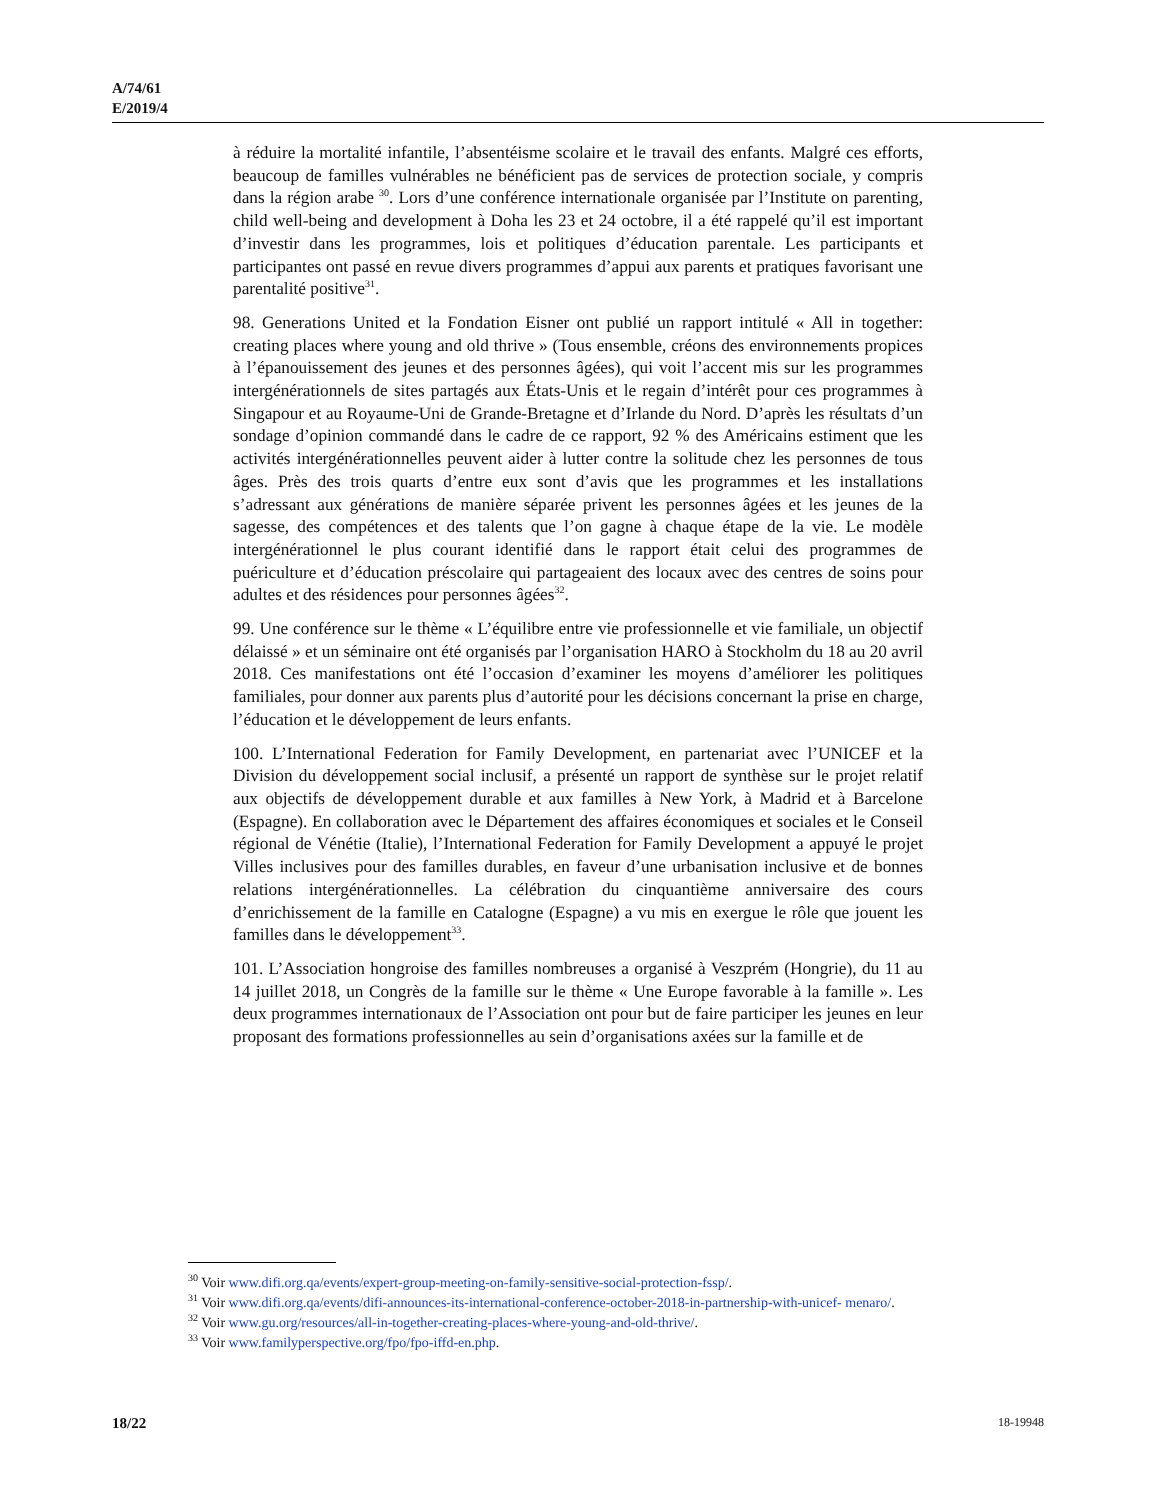A/74/61
E/2019/4
à réduire la mortalité infantile, l’absentéisme scolaire et le travail des enfants. Malgré ces efforts, beaucoup de familles vulnérables ne bénéficient pas de services de protection sociale, y compris dans la région arabe <sup>30</sup>. Lors d’une conférence internationale organisée par l’Institute on parenting, child well-being and development à Doha les 23 et 24 octobre, il a été rappelé qu’il est important d’investir dans les programmes, lois et politiques d’éducation parentale. Les participants et participantes ont passé en revue divers programmes d’appui aux parents et pratiques favorisant une parentalité positive<sup>31</sup>.
98. Generations United et la Fondation Eisner ont publié un rapport intitulé « All in together: creating places where young and old thrive » (Tous ensemble, créons des environnements propices à l’épanouissement des jeunes et des personnes âgées), qui voit l’accent mis sur les programmes intergénérationnels de sites partagés aux États-Unis et le regain d’intérêt pour ces programmes à Singapour et au Royaume-Uni de Grande-Bretagne et d’Irlande du Nord. D’après les résultats d’un sondage d’opinion commandé dans le cadre de ce rapport, 92 % des Américains estiment que les activités intergénérationnelles peuvent aider à lutter contre la solitude chez les personnes de tous âges. Près des trois quarts d’entre eux sont d’avis que les programmes et les installations s’adressant aux générations de manière séparée privent les personnes âgées et les jeunes de la sagesse, des compétences et des talents que l’on gagne à chaque étape de la vie. Le modèle intergénérationnel le plus courant identifié dans le rapport était celui des programmes de puériculture et d’éducation préscolaire qui partageaient des locaux avec des centres de soins pour adultes et des résidences pour personnes âgées<sup>32</sup>.
99. Une conférence sur le thème « L’équilibre entre vie professionnelle et vie familiale, un objectif délaissé » et un séminaire ont été organisés par l’organisation HARO à Stockholm du 18 au 20 avril 2018. Ces manifestations ont été l’occasion d’examiner les moyens d’améliorer les politiques familiales, pour donner aux parents plus d’autorité pour les décisions concernant la prise en charge, l’éducation et le développement de leurs enfants.
100. L’International Federation for Family Development, en partenariat avec l’UNICEF et la Division du développement social inclusif, a présenté un rapport de synthèse sur le projet relatif aux objectifs de développement durable et aux familles à New York, à Madrid et à Barcelone (Espagne). En collaboration avec le Département des affaires économiques et sociales et le Conseil régional de Vénétie (Italie), l’International Federation for Family Development a appuyé le projet Villes inclusives pour des familles durables, en faveur d’une urbanisation inclusive et de bonnes relations intergénérationnelles. La célébration du cinquantième anniversaire des cours d’enrichissement de la famille en Catalogne (Espagne) a vu mis en exergue le rôle que jouent les familles dans le développement<sup>33</sup>.
101. L’Association hongroise des familles nombreuses a organisé à Veszprém (Hongrie), du 11 au 14 juillet 2018, un Congrès de la famille sur le thème « Une Europe favorable à la famille ». Les deux programmes internationaux de l’Association ont pour but de faire participer les jeunes en leur proposant des formations professionnelles au sein d’organisations axées sur la famille et de
<sup>30</sup> Voir www.difi.org.qa/events/expert-group-meeting-on-family-sensitive-social-protection-fssp/.
<sup>31</sup> Voir www.difi.org.qa/events/difi-announces-its-international-conference-october-2018-in-partnership-with-unicef- menaro/.
<sup>32</sup> Voir www.gu.org/resources/all-in-together-creating-places-where-young-and-old-thrive/.
<sup>33</sup> Voir www.familyperspective.org/fpo/fpo-iffd-en.php.
18/22 18-19948